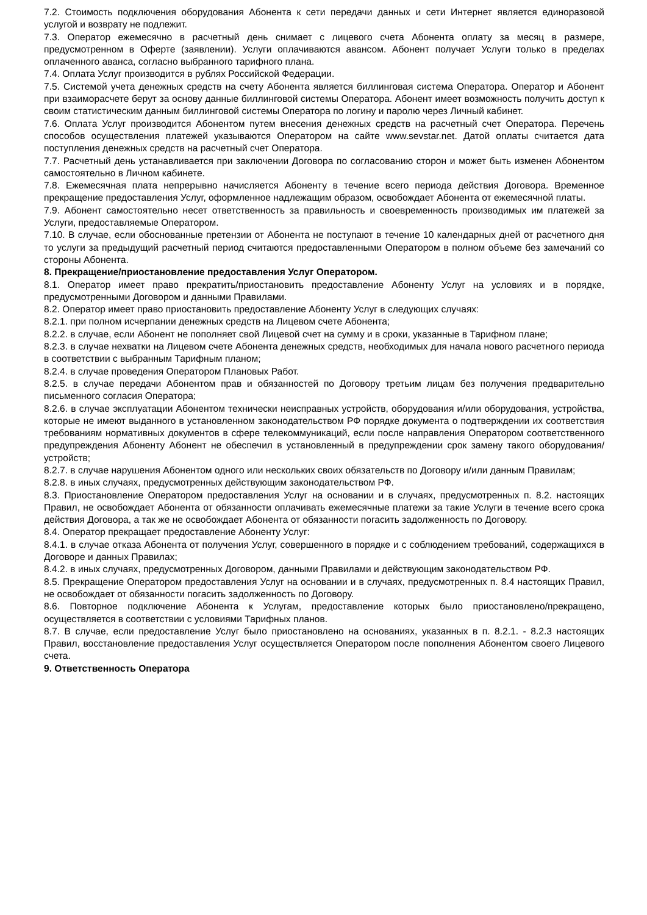7.2. Стоимость подключения оборудования Абонента к сети передачи данных и сети Интернет является единоразовой услугой и возврату не подлежит.
7.3. Оператор ежемесячно в расчетный день снимает с лицевого счета Абонента оплату за месяц в размере, предусмотренном в Оферте (заявлении). Услуги оплачиваются авансом. Абонент получает Услуги только в пределах оплаченного аванса, согласно выбранного тарифного плана.
7.4. Оплата Услуг производится в рублях Российской Федерации.
7.5. Системой учета денежных средств на счету Абонента является биллинговая система Оператора. Оператор и Абонент при взаиморасчете берут за основу данные биллинговой системы Оператора. Абонент имеет возможность получить доступ к своим статистическим данным биллинговой системы Оператора по логину и паролю через Личный кабинет.
7.6. Оплата Услуг производится Абонентом путем внесения денежных средств на расчетный счет Оператора. Перечень способов осуществления платежей указываются Оператором на сайте www.sevstar.net. Датой оплаты считается дата поступления денежных средств на расчетный счет Оператора.
7.7. Расчетный день устанавливается при заключении Договора по согласованию сторон и может быть изменен Абонентом самостоятельно в Личном кабинете.
7.8. Ежемесячная плата непрерывно начисляется Абоненту в течение всего периода действия Договора. Временное прекращение предоставления Услуг, оформленное надлежащим образом, освобождает Абонента от ежемесячной платы.
7.9. Абонент самостоятельно несет ответственность за правильность и своевременность производимых им платежей за Услуги, предоставляемые Оператором.
7.10. В случае, если обоснованные претензии от Абонента не поступают в течение 10 календарных дней от расчетного дня то услуги за предыдущий расчетный период считаются предоставленными Оператором в полном объеме без замечаний со стороны Абонента.
8. Прекращение/приостановление предоставления Услуг Оператором.
8.1. Оператор имеет право прекратить/приостановить предоставление Абоненту Услуг на условиях и в порядке, предусмотренными Договором и данными Правилами.
8.2. Оператор имеет право приостановить предоставление Абоненту Услуг в следующих случаях:
8.2.1. при полном исчерпании денежных средств на Лицевом счете Абонента;
8.2.2. в случае, если Абонент не пополняет свой Лицевой счет на сумму и в сроки, указанные в Тарифном плане;
8.2.3. в случае нехватки на Лицевом счете Абонента денежных средств, необходимых для начала нового расчетного периода в соответствии с выбранным Тарифным планом;
8.2.4. в случае проведения Оператором Плановых Работ.
8.2.5. в случае передачи Абонентом прав и обязанностей по Договору третьим лицам без получения предварительно письменного согласия Оператора;
8.2.6. в случае эксплуатации Абонентом технически неисправных устройств, оборудования и/или оборудования, устройства, которые не имеют выданного в установленном законодательством РФ порядке документа о подтверждении их соответствия требованиям нормативных документов в сфере телекоммуникаций, если после направления Оператором соответственного предупреждения Абоненту Абонент не обеспечил в установленный в предупреждении срок замену такого оборудования/устройств;
8.2.7. в случае нарушения Абонентом одного или нескольких своих обязательств по Договору и/или данным Правилам;
8.2.8. в иных случаях, предусмотренных действующим законодательством РФ.
8.3. Приостановление Оператором предоставления Услуг на основании и в случаях, предусмотренных п. 8.2. настоящих Правил, не освобождает Абонента от обязанности оплачивать ежемесячные платежи за такие Услуги в течение всего срока действия Договора, а так же не освобождает Абонента от обязанности погасить задолженность по Договору.
8.4. Оператор прекращает предоставление Абоненту Услуг:
8.4.1. в случае отказа Абонента от получения Услуг, совершенного в порядке и с соблюдением требований, содержащихся в Договоре и данных Правилах;
8.4.2. в иных случаях, предусмотренных Договором, данными Правилами и действующим законодательством РФ.
8.5. Прекращение Оператором предоставления Услуг на основании и в случаях, предусмотренных п. 8.4 настоящих Правил, не освобождает от обязанности погасить задолженность по Договору.
8.6. Повторное подключение Абонента к Услугам, предоставление которых было приостановлено/прекращено, осуществляется в соответствии с условиями Тарифных планов.
8.7. В случае, если предоставление Услуг было приостановлено на основаниях, указанных в п. 8.2.1. - 8.2.3 настоящих Правил, восстановление предоставления Услуг осуществляется Оператором после пополнения Абонентом своего Лицевого счета.
9. Ответственность Оператора